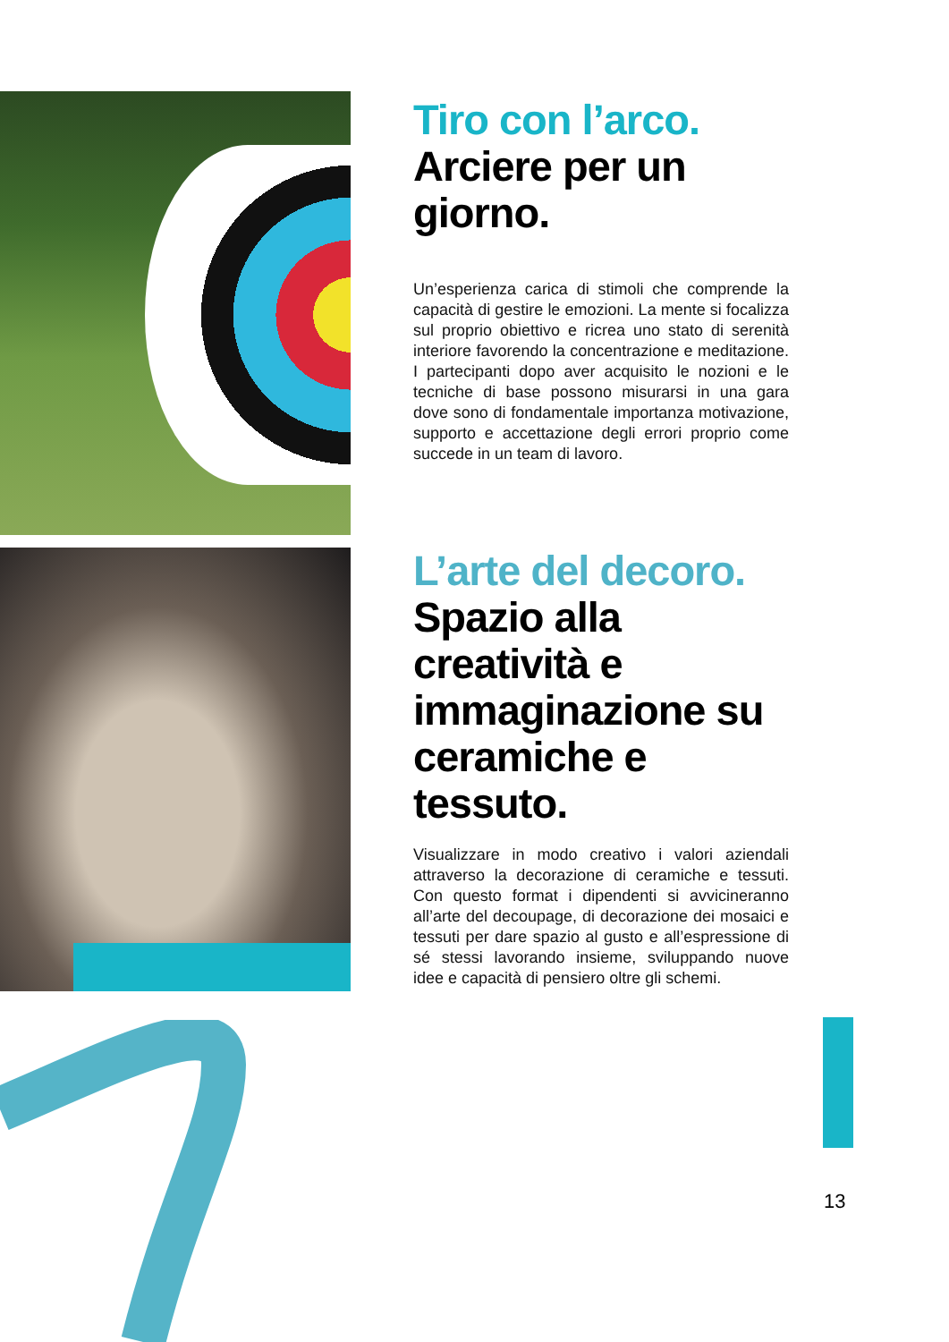Tiro con l’arco.
Arciere per un giorno.
Un’esperienza carica di stimoli che comprende la capacità di gestire le emozioni. La mente si focalizza sul proprio obiettivo e ricrea uno stato di serenità interiore favorendo la concentrazione e meditazione. I partecipanti dopo aver acquisito le nozioni e le tecniche di base possono misurarsi in una gara dove sono di fondamentale importanza motivazione, supporto e accettazione degli errori proprio come succede in un team di lavoro.
L’arte del decoro.
Spazio alla creatività e immaginazione su ceramiche e tessuto.
Visualizzare in modo creativo i valori aziendali attraverso la decorazione di ceramiche e tessuti. Con questo format i dipendenti si avvicineranno all’arte del decoupage, di decorazione dei mosaici e tessuti per dare spazio al gusto e all’espressione di sé stessi lavorando insieme, sviluppando nuove idee e capacità di pensiero oltre gli schemi.
13